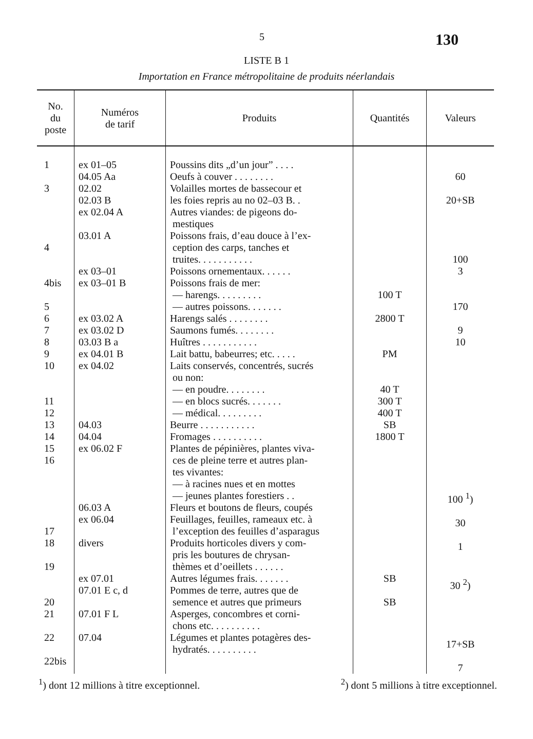5 130
LISTE B 1
Importation en France métropolitaine de produits néerlandais
| No. du poste | Numéros de tarif | Produits | Quantités | Valeurs |
| --- | --- | --- | --- | --- |
| 1 3 4 4bis 5 6 7 8 9 10 11 12 13 14 15 16 17 18 19 20 21 22 22bis | ex 01–05 04.05 Aa 02.02 02.03 B ex 02.04 A 03.01 A ex 03–01 ex 03–01 B ex 03.02 A ex 03.02 D 03.03 B a ex 04.01 B ex 04.02 04.03 04.04 ex 06.02 F 06.03 A ex 06.04 divers ex 07.01 07.01 E c, d 07.01 F L 07.04 | Poussins dits „d’un jour” . . . . Oeufs à couver . . . . . . . . Volailles mortes de bassecour et les foies repris au no 02–03 B. . Autres viandes: de pigeons do- mestiques Poissons frais, d’eau douce à l’ex- ception des carps, tanches et truites. . . . . . . . . . . Poissons ornementaux. . . . . . Poissons frais de mer: — harengs. . . . . . . . . — autres poissons. . . . . . . Harengs salés . . . . . . . . Saumons fumés. . . . . . . . Huîtres . . . . . . . . . . . Lait battu, babeurres; etc. . . . . Laits conservés, concentrés, sucrés ou non: — en poudre. . . . . . . . — en blocs sucrés. . . . . . . — médical. . . . . . . . . Beurre . . . . . . . . . . . Fromages . . . . . . . . . . Plantes de pépinières, plantes viva- ces de pleine terre et autres plan- tes vivantes: — à racines nues et en mottes — jeunes plantes forestiers . . Fleurs et boutons de fleurs, coupés Feuillages, feuilles, rameaux etc. à l’exception des feuilles d’asparagus Produits horticoles divers y com- pris les boutures de chrysan- thèmes et d’oeillets . . . . . . Autres légumes frais. . . . . . . Pommes de terre, autres que de semence et autres que primeurs Asperges, concombres et corni- chons etc. . . . . . . . . . Légumes et plantes potagères des- hydratés. . . . . . . . . . | 100 T 2800 T PM 40 T 300 T 400 T SB 1800 T SB SB | 60 20+SB 100 3 170 9 10 100 <sup>1</sup>) 30 1 30 <sup>2</sup>) 17+SB 7 |
<sup>1</sup>) dont 12 millions à titre exceptionnel. <sup>2</sup>) dont 5 millions à titre exceptionnel.